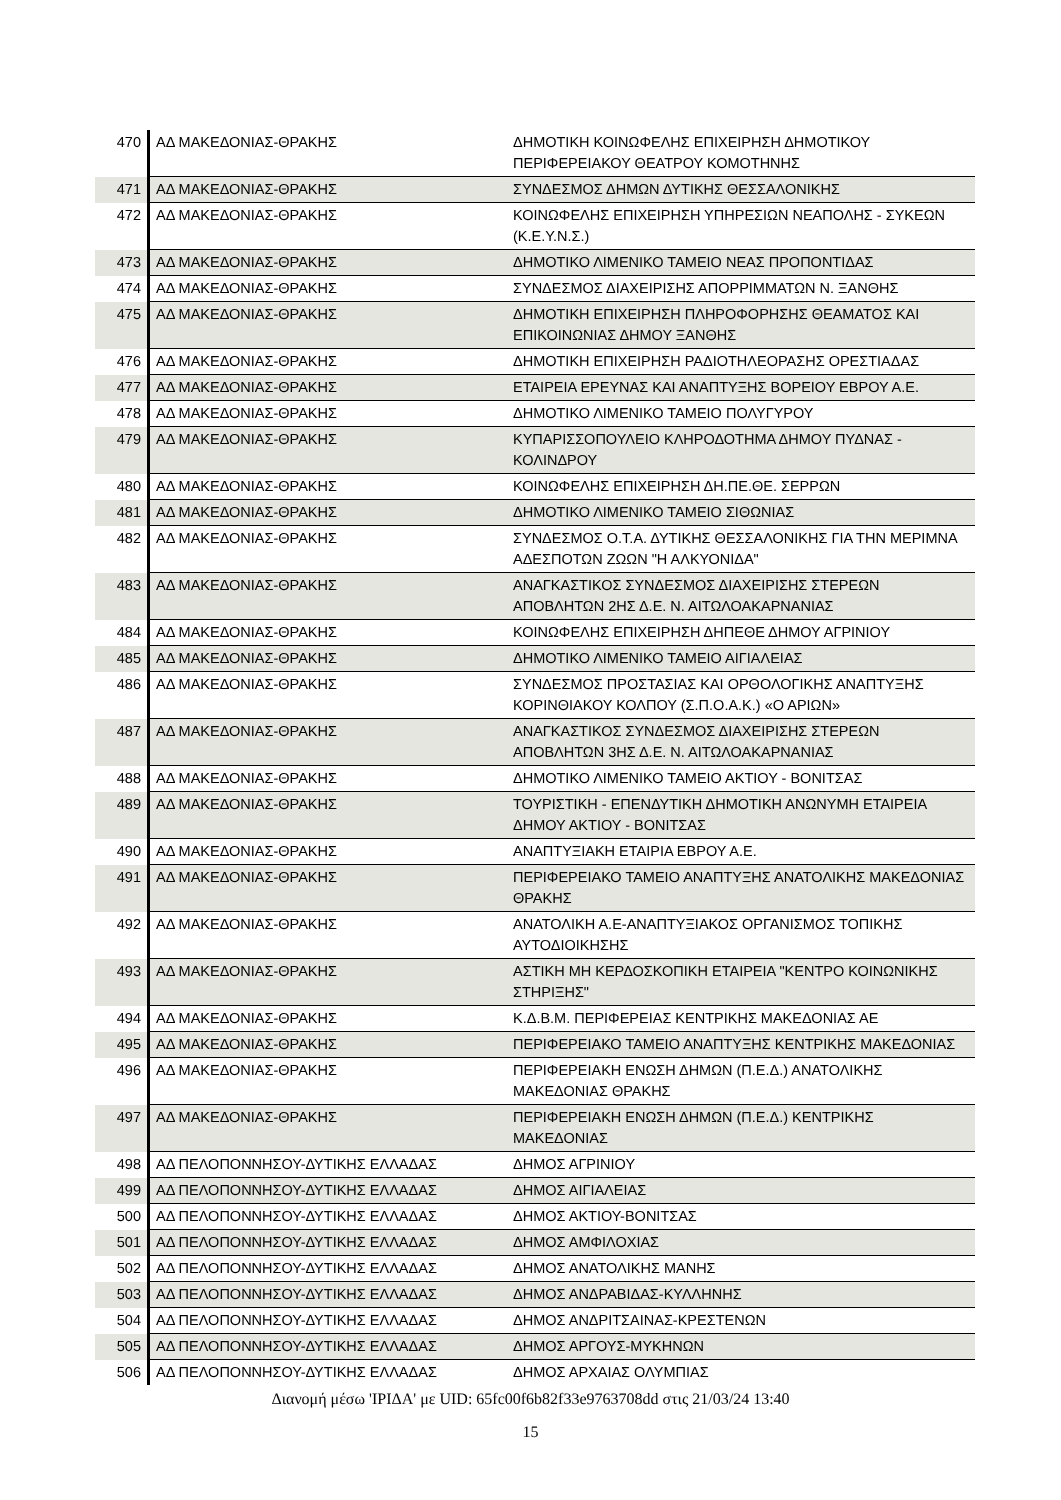| 470 | ΑΔ ΜΑΚΕΔΟΝΙΑΣ-ΘΡΑΚΗΣ | ΔΗΜΟΤΙΚΗ ΚΟΙΝΩΦΕΛΗΣ ΕΠΙΧΕΙΡΗΣΗ ΔΗΜΟΤΙΚΟΥ ΠΕΡΙΦΕΡΕΙΑΚΟΥ ΘΕΑΤΡΟΥ ΚΟΜΟΤΗΝΗΣ |
| 471 | ΑΔ ΜΑΚΕΔΟΝΙΑΣ-ΘΡΑΚΗΣ | ΣΥΝΔΕΣΜΟΣ ΔΗΜΩΝ ΔΥΤΙΚΗΣ ΘΕΣΣΑΛΟΝΙΚΗΣ |
| 472 | ΑΔ ΜΑΚΕΔΟΝΙΑΣ-ΘΡΑΚΗΣ | ΚΟΙΝΩΦΕΛΗΣ ΕΠΙΧΕΙΡΗΣΗ ΥΠΗΡΕΣΙΩΝ ΝΕΑΠΟΛΗΣ - ΣΥΚΕΩΝ (Κ.Ε.Υ.Ν.Σ.) |
| 473 | ΑΔ ΜΑΚΕΔΟΝΙΑΣ-ΘΡΑΚΗΣ | ΔΗΜΟΤΙΚΟ ΛΙΜΕΝΙΚΟ ΤΑΜΕΙΟ ΝΕΑΣ ΠΡΟΠΟΝΤΙΔΑΣ |
| 474 | ΑΔ ΜΑΚΕΔΟΝΙΑΣ-ΘΡΑΚΗΣ | ΣΥΝΔΕΣΜΟΣ ΔΙΑΧΕΙΡΙΣΗΣ ΑΠΟΡΡΙΜΜΑΤΩΝ Ν. ΞΑΝΘΗΣ |
| 475 | ΑΔ ΜΑΚΕΔΟΝΙΑΣ-ΘΡΑΚΗΣ | ΔΗΜΟΤΙΚΗ ΕΠΙΧΕΙΡΗΣΗ ΠΛΗΡΟΦΟΡΗΣΗΣ ΘΕΑΜΑΤΟΣ ΚΑΙ ΕΠΙΚΟΙΝΩΝΙΑΣ ΔΗΜΟΥ ΞΑΝΘΗΣ |
| 476 | ΑΔ ΜΑΚΕΔΟΝΙΑΣ-ΘΡΑΚΗΣ | ΔΗΜΟΤΙΚΗ ΕΠΙΧΕΙΡΗΣΗ ΡΑΔΙΟΤΗΛΕΟΡΑΣΗΣ ΟΡΕΣΤΙΑΔΑΣ |
| 477 | ΑΔ ΜΑΚΕΔΟΝΙΑΣ-ΘΡΑΚΗΣ | ΕΤΑΙΡΕΙΑ ΕΡΕΥΝΑΣ ΚΑΙ ΑΝΑΠΤΥΞΗΣ ΒΟΡΕΙΟΥ ΕΒΡΟΥ Α.Ε. |
| 478 | ΑΔ ΜΑΚΕΔΟΝΙΑΣ-ΘΡΑΚΗΣ | ΔΗΜΟΤΙΚΟ ΛΙΜΕΝΙΚΟ ΤΑΜΕΙΟ ΠΟΛΥΓΥΡΟΥ |
| 479 | ΑΔ ΜΑΚΕΔΟΝΙΑΣ-ΘΡΑΚΗΣ | ΚΥΠΑΡΙΣΣΟΠΟΥΛΕΙΟ ΚΛΗΡΟΔΟΤΗΜΑ ΔΗΜΟΥ ΠΥΔΝΑΣ - ΚΟΛΙΝΔΡΟΥ |
| 480 | ΑΔ ΜΑΚΕΔΟΝΙΑΣ-ΘΡΑΚΗΣ | ΚΟΙΝΩΦΕΛΗΣ ΕΠΙΧΕΙΡΗΣΗ ΔΗ.ΠΕ.ΘΕ. ΣΕΡΡΩΝ |
| 481 | ΑΔ ΜΑΚΕΔΟΝΙΑΣ-ΘΡΑΚΗΣ | ΔΗΜΟΤΙΚΟ ΛΙΜΕΝΙΚΟ ΤΑΜΕΙΟ ΣΙΘΩΝΙΑΣ |
| 482 | ΑΔ ΜΑΚΕΔΟΝΙΑΣ-ΘΡΑΚΗΣ | ΣΥΝΔΕΣΜΟΣ Ο.Τ.Α. ΔΥΤΙΚΗΣ ΘΕΣΣΑΛΟΝΙΚΗΣ ΓΙΑ ΤΗΝ ΜΕΡΙΜΝΑ ΑΔΕΣΠΟΤΩΝ ΖΩΩΝ "Η ΑΛΚΥΟΝΙΔΑ" |
| 483 | ΑΔ ΜΑΚΕΔΟΝΙΑΣ-ΘΡΑΚΗΣ | ΑΝΑΓΚΑΣΤΙΚΟΣ ΣΥΝΔΕΣΜΟΣ ΔΙΑΧΕΙΡΙΣΗΣ ΣΤΕΡΕΩΝ ΑΠΟΒΛΗΤΩΝ 2ΗΣ Δ.Ε. Ν. ΑΙΤΩΛΟΑΚΑΡΝΑΝΙΑΣ |
| 484 | ΑΔ ΜΑΚΕΔΟΝΙΑΣ-ΘΡΑΚΗΣ | ΚΟΙΝΩΦΕΛΗΣ ΕΠΙΧΕΙΡΗΣΗ ΔΗΠΕΘΕ ΔΗΜΟΥ ΑΓΡΙΝΙΟΥ |
| 485 | ΑΔ ΜΑΚΕΔΟΝΙΑΣ-ΘΡΑΚΗΣ | ΔΗΜΟΤΙΚΟ ΛΙΜΕΝΙΚΟ ΤΑΜΕΙΟ ΑΙΓΙΑΛΕΙΑΣ |
| 486 | ΑΔ ΜΑΚΕΔΟΝΙΑΣ-ΘΡΑΚΗΣ | ΣΥΝΔΕΣΜΟΣ ΠΡΟΣΤΑΣΙΑΣ ΚΑΙ ΟΡΘΟΛΟΓΙΚΗΣ ΑΝΑΠΤΥΞΗΣ ΚΟΡΙΝΘΙΑΚΟΥ ΚΟΛΠΟΥ (Σ.Π.Ο.Α.Κ.) «Ο ΑΡΙΩΝ» |
| 487 | ΑΔ ΜΑΚΕΔΟΝΙΑΣ-ΘΡΑΚΗΣ | ΑΝΑΓΚΑΣΤΙΚΟΣ ΣΥΝΔΕΣΜΟΣ ΔΙΑΧΕΙΡΙΣΗΣ ΣΤΕΡΕΩΝ ΑΠΟΒΛΗΤΩΝ 3ΗΣ Δ.Ε. Ν. ΑΙΤΩΛΟΑΚΑΡΝΑΝΙΑΣ |
| 488 | ΑΔ ΜΑΚΕΔΟΝΙΑΣ-ΘΡΑΚΗΣ | ΔΗΜΟΤΙΚΟ ΛΙΜΕΝΙΚΟ ΤΑΜΕΙΟ ΑΚΤΙΟΥ - ΒΟΝΙΤΣΑΣ |
| 489 | ΑΔ ΜΑΚΕΔΟΝΙΑΣ-ΘΡΑΚΗΣ | ΤΟΥΡΙΣΤΙΚΗ - ΕΠΕΝΔΥΤΙΚΗ ΔΗΜΟΤΙΚΗ ΑΝΩΝΥΜΗ ΕΤΑΙΡΕΙΑ ΔΗΜΟΥ ΑΚΤΙΟΥ - ΒΟΝΙΤΣΑΣ |
| 490 | ΑΔ ΜΑΚΕΔΟΝΙΑΣ-ΘΡΑΚΗΣ | ΑΝΑΠΤΥΞΙΑΚΗ ΕΤΑΙΡΙΑ ΕΒΡΟΥ Α.Ε. |
| 491 | ΑΔ ΜΑΚΕΔΟΝΙΑΣ-ΘΡΑΚΗΣ | ΠΕΡΙΦΕΡΕΙΑΚΟ ΤΑΜΕΙΟ ΑΝΑΠΤΥΞΗΣ ΑΝΑΤΟΛΙΚΗΣ ΜΑΚΕΔΟΝΙΑΣ ΘΡΑΚΗΣ |
| 492 | ΑΔ ΜΑΚΕΔΟΝΙΑΣ-ΘΡΑΚΗΣ | ΑΝΑΤΟΛΙΚΗ Α.Ε-ΑΝΑΠΤΥΞΙΑΚΟΣ ΟΡΓΑΝΙΣΜΟΣ ΤΟΠΙΚΗΣ ΑΥΤΟΔΙΟΙΚΗΣΗΣ |
| 493 | ΑΔ ΜΑΚΕΔΟΝΙΑΣ-ΘΡΑΚΗΣ | ΑΣΤΙΚΗ ΜΗ ΚΕΡΔΟΣΚΟΠΙΚΗ ΕΤΑΙΡΕΙΑ "ΚΕΝΤΡΟ ΚΟΙΝΩΝΙΚΗΣ ΣΤΗΡΙΞΗΣ" |
| 494 | ΑΔ ΜΑΚΕΔΟΝΙΑΣ-ΘΡΑΚΗΣ | Κ.Δ.Β.Μ. ΠΕΡΙΦΕΡΕΙΑΣ ΚΕΝΤΡΙΚΗΣ ΜΑΚΕΔΟΝΙΑΣ ΑΕ |
| 495 | ΑΔ ΜΑΚΕΔΟΝΙΑΣ-ΘΡΑΚΗΣ | ΠΕΡΙΦΕΡΕΙΑΚΟ ΤΑΜΕΙΟ ΑΝΑΠΤΥΞΗΣ ΚΕΝΤΡΙΚΗΣ ΜΑΚΕΔΟΝΙΑΣ |
| 496 | ΑΔ ΜΑΚΕΔΟΝΙΑΣ-ΘΡΑΚΗΣ | ΠΕΡΙΦΕΡΕΙΑΚΗ ΕΝΩΣΗ ΔΗΜΩΝ (Π.Ε.Δ.) ΑΝΑΤΟΛΙΚΗΣ ΜΑΚΕΔΟΝΙΑΣ ΘΡΑΚΗΣ |
| 497 | ΑΔ ΜΑΚΕΔΟΝΙΑΣ-ΘΡΑΚΗΣ | ΠΕΡΙΦΕΡΕΙΑΚΗ ΕΝΩΣΗ ΔΗΜΩΝ (Π.Ε.Δ.) ΚΕΝΤΡΙΚΗΣ ΜΑΚΕΔΟΝΙΑΣ |
| 498 | ΑΔ ΠΕΛΟΠΟΝΝΗΣΟΥ-ΔΥΤΙΚΗΣ ΕΛΛΑΔΑΣ | ΔΗΜΟΣ ΑΓΡΙΝΙΟΥ |
| 499 | ΑΔ ΠΕΛΟΠΟΝΝΗΣΟΥ-ΔΥΤΙΚΗΣ ΕΛΛΑΔΑΣ | ΔΗΜΟΣ ΑΙΓΙΑΛΕΙΑΣ |
| 500 | ΑΔ ΠΕΛΟΠΟΝΝΗΣΟΥ-ΔΥΤΙΚΗΣ ΕΛΛΑΔΑΣ | ΔΗΜΟΣ ΑΚΤΙΟΥ-ΒΟΝΙΤΣΑΣ |
| 501 | ΑΔ ΠΕΛΟΠΟΝΝΗΣΟΥ-ΔΥΤΙΚΗΣ ΕΛΛΑΔΑΣ | ΔΗΜΟΣ ΑΜΦΙΛΟΧΙΑΣ |
| 502 | ΑΔ ΠΕΛΟΠΟΝΝΗΣΟΥ-ΔΥΤΙΚΗΣ ΕΛΛΑΔΑΣ | ΔΗΜΟΣ ΑΝΑΤΟΛΙΚΗΣ ΜΑΝΗΣ |
| 503 | ΑΔ ΠΕΛΟΠΟΝΝΗΣΟΥ-ΔΥΤΙΚΗΣ ΕΛΛΑΔΑΣ | ΔΗΜΟΣ ΑΝΔΡΑΒΙΔΑΣ-ΚΥΛΛΗΝΗΣ |
| 504 | ΑΔ ΠΕΛΟΠΟΝΝΗΣΟΥ-ΔΥΤΙΚΗΣ ΕΛΛΑΔΑΣ | ΔΗΜΟΣ ΑΝΔΡΙΤΣΑΙΝΑΣ-ΚΡΕΣΤΕΝΩΝ |
| 505 | ΑΔ ΠΕΛΟΠΟΝΝΗΣΟΥ-ΔΥΤΙΚΗΣ ΕΛΛΑΔΑΣ | ΔΗΜΟΣ ΑΡΓΟΥΣ-ΜΥΚΗΝΩΝ |
| 506 | ΑΔ ΠΕΛΟΠΟΝΝΗΣΟΥ-ΔΥΤΙΚΗΣ ΕΛΛΑΔΑΣ | ΔΗΜΟΣ ΑΡΧΑΙΑΣ ΟΛΥΜΠΙΑΣ |
Διανομή μέσω 'ΙΡΙΔΑ' με UID: 65fc00f6b82f33e9763708dd στις 21/03/24 13:40
15